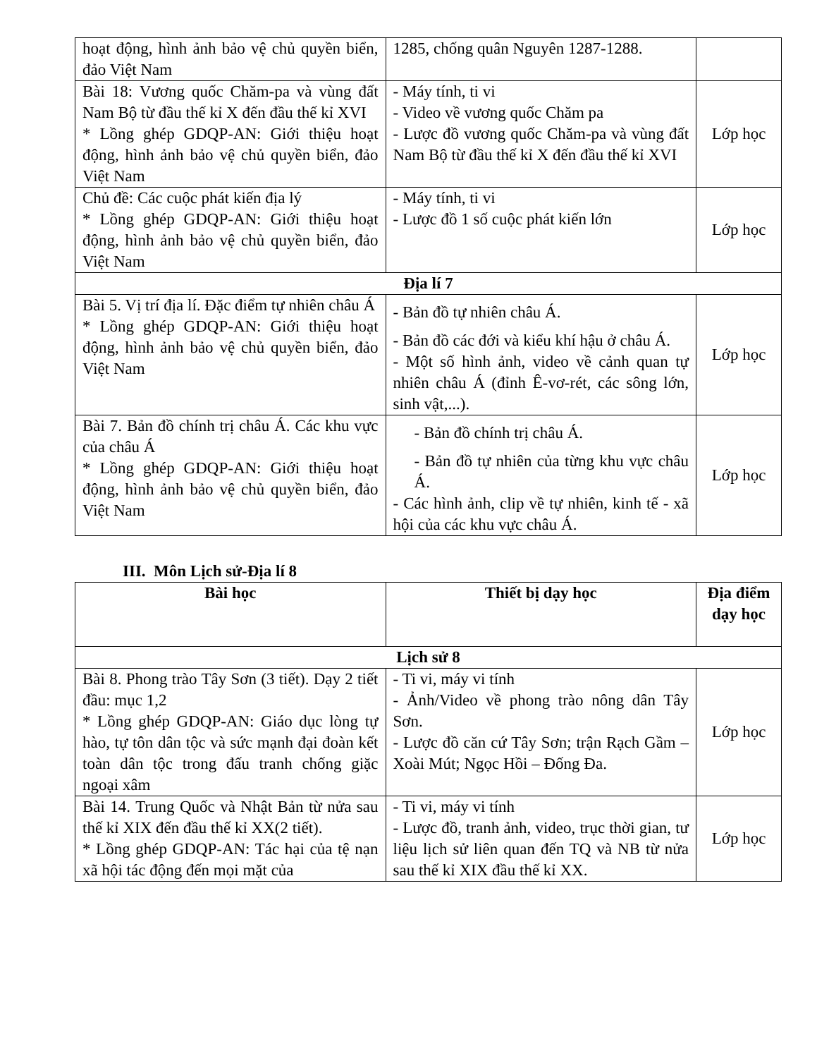| hoạt động, hình ảnh bảo vệ chủ quyền biển, đảo Việt Nam | 1285, chống quân Nguyên 1287-1288. | |
| Bài 18: Vương quốc Chăm-pa và vùng đất Nam Bộ từ đầu thế kỉ X đến đầu thế kỉ XVI * Lồng ghép GDQP-AN: Giới thiệu hoạt động, hình ảnh bảo vệ chủ quyền biển, đảo Việt Nam | - Máy tính, ti vi - Video về vương quốc Chăm pa - Lược đồ vương quốc Chăm-pa và vùng đất Nam Bộ từ đầu thế kỉ X đến đầu thế kỉ XVI | Lớp học |
| Chủ đề: Các cuộc phát kiến địa lý * Lồng ghép GDQP-AN: Giới thiệu hoạt động, hình ảnh bảo vệ chủ quyền biển, đảo Việt Nam | - Máy tính, ti vi - Lược đồ 1 số cuộc phát kiến lớn | Lớp học |
| Địa lí 7 | | |
| Bài 5. Vị trí địa lí. Đặc điểm tự nhiên châu Á * Lồng ghép GDQP-AN: Giới thiệu hoạt động, hình ảnh bảo vệ chủ quyền biển, đảo Việt Nam | - Bản đồ tự nhiên châu Á. - Bản đồ các đới và kiểu khí hậu ở châu Á. - Một số hình ảnh, video về cảnh quan tự nhiên châu Á (đỉnh Ê-vơ-rét, các sông lớn, sinh vật,...). | Lớp học |
| Bài 7. Bản đồ chính trị châu Á. Các khu vực của châu Á * Lồng ghép GDQP-AN: Giới thiệu hoạt động, hình ảnh bảo vệ chủ quyền biển, đảo Việt Nam | - Bản đồ chính trị châu Á. - Bản đồ tự nhiên của từng khu vực châu Á. - Các hình ảnh, clip về tự nhiên, kinh tế - xã hội của các khu vực châu Á. | Lớp học |
III. Môn Lịch sử-Địa lí 8
| Bài học | Thiết bị dạy học | Địa điểm dạy học |
| --- | --- | --- |
| Lịch sử 8 | | |
| Bài 8. Phong trào Tây Sơn (3 tiết). Dạy 2 tiết đầu: mục 1,2 * Lồng ghép GDQP-AN: Giáo dục lòng tự hào, tự tôn dân tộc và sức mạnh đại đoàn kết toàn dân tộc trong đấu tranh chống giặc ngoại xâm | - Ti vi, máy vi tính - Ảnh/Video về phong trào nông dân Tây Sơn. - Lược đồ căn cứ Tây Sơn; trận Rạch Gầm – Xoài Mút; Ngọc Hồi – Đống Đa. | Lớp học |
| Bài 14. Trung Quốc và Nhật Bản từ nửa sau thế kỉ XIX đến đầu thế kỉ XX(2 tiết). * Lồng ghép GDQP-AN: Tác hại của tệ nạn xã hội tác động đến mọi mặt của | - Ti vi, máy vi tính - Lược đồ, tranh ảnh, video, trục thời gian, tư liệu lịch sử liên quan đến TQ và NB từ nửa sau thế kỉ XIX đầu thế kỉ XX. | Lớp học |